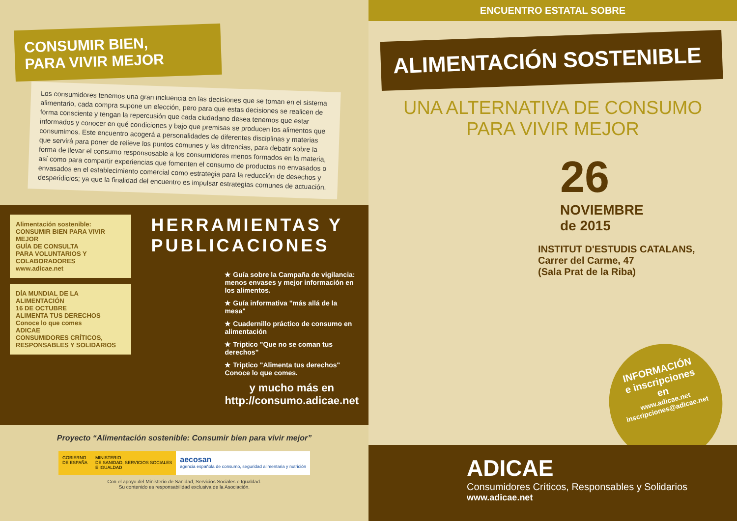CONSUMIR BIEN,
PARA VIVIR MEJOR
Los consumidores tenemos una gran incluencia en las decisiones que se toman en el sistema alimentario, cada compra supone un elección, pero para que estas decisiones se realicen de forma consciente y tengan la repercusión que cada ciudadano desea tenemos que estar informados y conocer en qué condiciones y bajo que premisas se producen los alimentos que consumimos. Este encuentro acogerá a personalidades de diferentes disciplinas y materias que servirá para poner de relieve los puntos comunes y las difrencias, para debatir sobre la forma de llevar el consumo responsosable a los consumidores menos formados en la materia, así como para compartir experiencias que fomenten el consumo de productos no envasados o envasados en el establecimiento comercial como estrategia para la reducción de desechos y desperidicios; ya que la finalidad del encuentro es impulsar estrategias comunes de actuación.
Alimentación sostenible: CONSUMIR BIEN PARA VIVIR MEJOR
GUÍA DE CONSULTA
PARA VOLUNTARIOS Y COLABORADORES
www.adicae.net
DÍA MUNDIAL DE LA ALIMENTACIÓN
16 DE OCTUBRE
ALIMENTA TUS DERECHOS
Conoce lo que comes
ADICAE
CONSUMIDORES CRÍTICOS, RESPONSABLES Y SOLIDARIOS
HERRAMIENTAS Y PUBLICACIONES
★ Guía sobre la Campaña de vigilancia: menos envases y mejor información en los alimentos.
★ Guía informativa "más allá de la mesa"
★ Cuadernillo práctico de consumo en alimentación
★ Triptico "Que no se coman tus derechos"
★ Triptico "Alimenta tus derechos" Conoce lo que comes.
y mucho más en
http://consumo.adicae.net
Proyecto “Alimentación sostenible: Consumir bien para vivir mejor”
GOBIERNO
DE ESPAÑA
MINISTERIO
DE SANIDAD, SERVICIOS SOCIALES
E IGUALDAD
aecosan
agencia española de consumo, seguridad alimentaria y nutrición
Con el apoyo del Ministerio de Sanidad, Servicios Sociales e Igualdad.
Su contenido es responsabilidad exclusiva de la Asociación.
ENCUENTRO ESTATAL SOBRE
ALIMENTACIÓN SOSTENIBLE
UNA ALTERNATIVA DE CONSUMO
PARA VIVIR MEJOR
26
NOVIEMBRE
de 2015
INSTITUT D'ESTUDIS CATALANS,
Carrer del Carme, 47
(Sala Prat de la Riba)
INFORMACIÓN
e inscripciones
en
www.adicae.net
inscripciones@adicae.net
ADICAE
Consumidores Críticos, Responsables y Solidarios
www.adicae.net